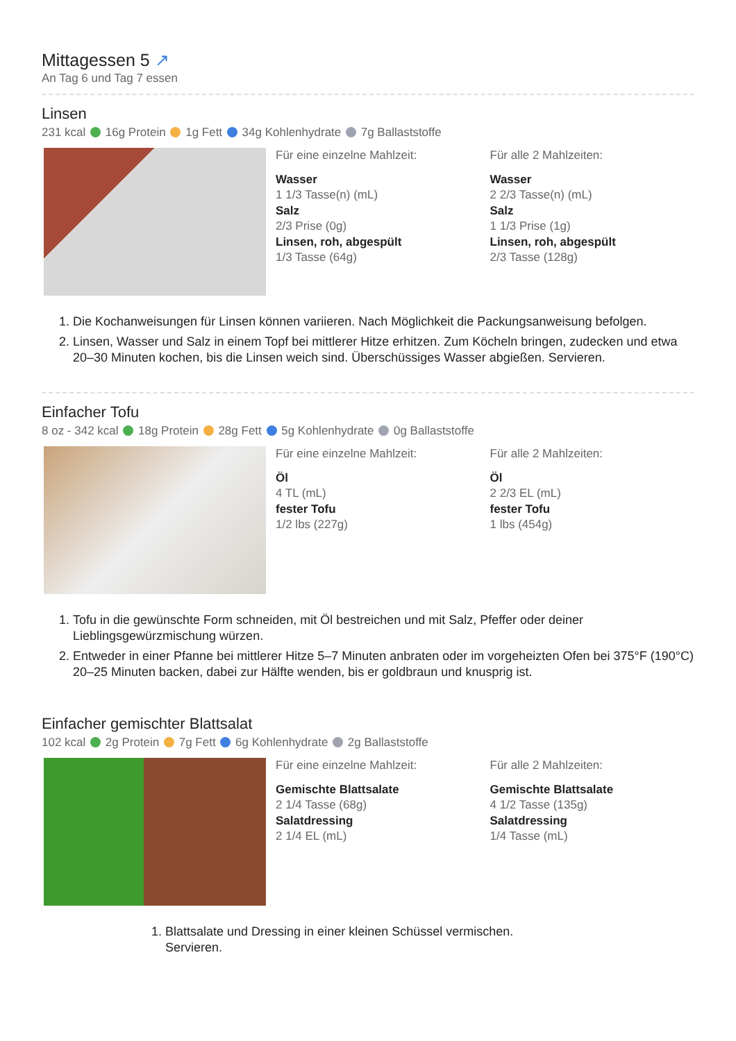Mittagessen 5 ↗
An Tag 6 und Tag 7 essen
Linsen
231 kcal 16g Protein 1g Fett 34g Kohlenhydrate 7g Ballaststoffe
Für eine einzelne Mahlzeit:
Wasser
1 1/3 Tasse(n) (mL)
Salz
2/3 Prise (0g)
Linsen, roh, abgespült
1/3 Tasse (64g)
Für alle 2 Mahlzeiten:
Wasser
2 2/3 Tasse(n) (mL)
Salz
1 1/3 Prise (1g)
Linsen, roh, abgespült
2/3 Tasse (128g)
1. Die Kochanweisungen für Linsen können variieren. Nach Möglichkeit die Packungsanweisung befolgen.
2. Linsen, Wasser und Salz in einem Topf bei mittlerer Hitze erhitzen. Zum Köcheln bringen, zudecken und etwa 20–30 Minuten kochen, bis die Linsen weich sind. Überschüssiges Wasser abgießen. Servieren.
Einfacher Tofu
8 oz - 342 kcal 18g Protein 28g Fett 5g Kohlenhydrate 0g Ballaststoffe
Für eine einzelne Mahlzeit:
Öl
4 TL (mL)
fester Tofu
1/2 lbs (227g)
Für alle 2 Mahlzeiten:
Öl
2 2/3 EL (mL)
fester Tofu
1 lbs (454g)
1. Tofu in die gewünschte Form schneiden, mit Öl bestreichen und mit Salz, Pfeffer oder deiner Lieblingsgewürzmischung würzen.
2. Entweder in einer Pfanne bei mittlerer Hitze 5–7 Minuten anbraten oder im vorgeheizten Ofen bei 375°F (190°C) 20–25 Minuten backen, dabei zur Hälfte wenden, bis er goldbraun und knusprig ist.
Einfacher gemischter Blattsalat
102 kcal 2g Protein 7g Fett 6g Kohlenhydrate 2g Ballaststoffe
Für eine einzelne Mahlzeit:
Gemischte Blattsalate
2 1/4 Tasse (68g)
Salatdressing
2 1/4 EL (mL)
Für alle 2 Mahlzeiten:
Gemischte Blattsalate
4 1/2 Tasse (135g)
Salatdressing
1/4 Tasse (mL)
1. Blattsalate und Dressing in einer kleinen Schüssel vermischen. Servieren.